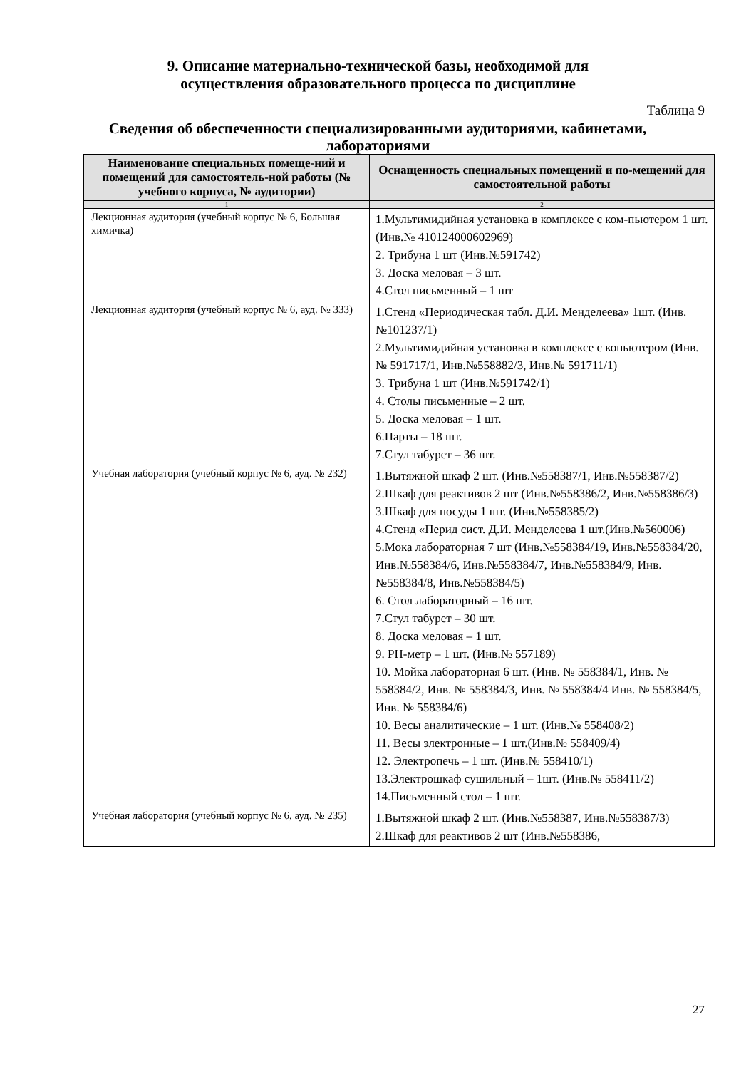9. Описание материально-технической базы, необходимой для
осуществления образовательного процесса по дисциплине
Таблица 9
Сведения об обеспеченности специализированными аудиториями, кабинетами, лабораториями
| Наименование специальных помеще-ний и помещений для самостоятель-ной работы (№ учебного корпуса, № аудитории) | Оснащенность специальных помещений и по-мещений для самостоятельной работы |
| --- | --- |
| 1 | 2 |
| Лекционная аудитория (учебный корпус № 6, Большая химичка) | 1.Мультимидийная установка в комплексе с ком-пьютером 1 шт. (Инв.№ 410124000602969) 2. Трибуна 1 шт (Инв.№591742) 3. Доска меловая – 3 шт. 4.Стол письменный – 1 шт |
| Лекционная аудитория (учебный корпус № 6, ауд. № 333) | 1.Стенд «Периодическая табл. Д.И. Менделеева» 1шт. (Инв.№101237/1) 2.Мультимидийная установка в комплексе с копьютером (Инв.№ 591717/1, Инв.№558882/3, Инв.№ 591711/1) 3. Трибуна 1 шт (Инв.№591742/1) 4. Столы письменные – 2 шт. 5. Доска меловая – 1 шт. 6.Парты – 18 шт. 7.Стул табурет – 36 шт. |
| Учебная лаборатория (учебный корпус № 6, ауд. № 232) | 1.Вытяжной шкаф 2 шт. (Инв.№558387/1, Инв.№558387/2) 2.Шкаф для реактивов 2 шт (Инв.№558386/2, Инв.№558386/3) 3.Шкаф для посуды 1 шт. (Инв.№558385/2) 4.Стенд «Перид сист. Д.И. Менделеева 1 шт.(Инв.№560006) 5.Мока лабораторная 7 шт (Инв.№558384/19, Инв.№558384/20, Инв.№558384/6, Инв.№558384/7, Инв.№558384/9, Инв.№558384/8, Инв.№558384/5) 6. Стол лабораторный – 16 шт. 7.Стул табурет – 30 шт. 8. Доска меловая – 1 шт. 9. PH-метр – 1 шт. (Инв.№ 557189) 10. Мойка лабораторная 6 шт. (Инв. № 558384/1, Инв. № 558384/2, Инв. № 558384/3, Инв. № 558384/4 Инв. № 558384/5, Инв. № 558384/6) 10. Весы аналитические – 1 шт. (Инв.№ 558408/2) 11. Весы электронные – 1 шт.(Инв.№ 558409/4) 12. Электропечь – 1 шт. (Инв.№ 558410/1) 13.Электрошкаф сушильный – 1шт. (Инв.№ 558411/2) 14.Письменный стол – 1 шт. |
| Учебная лаборатория (учебный корпус № 6, ауд. № 235) | 1.Вытяжной шкаф 2 шт. (Инв.№558387, Инв.№558387/3) 2.Шкаф для реактивов 2 шт (Инв.№558386, |
27